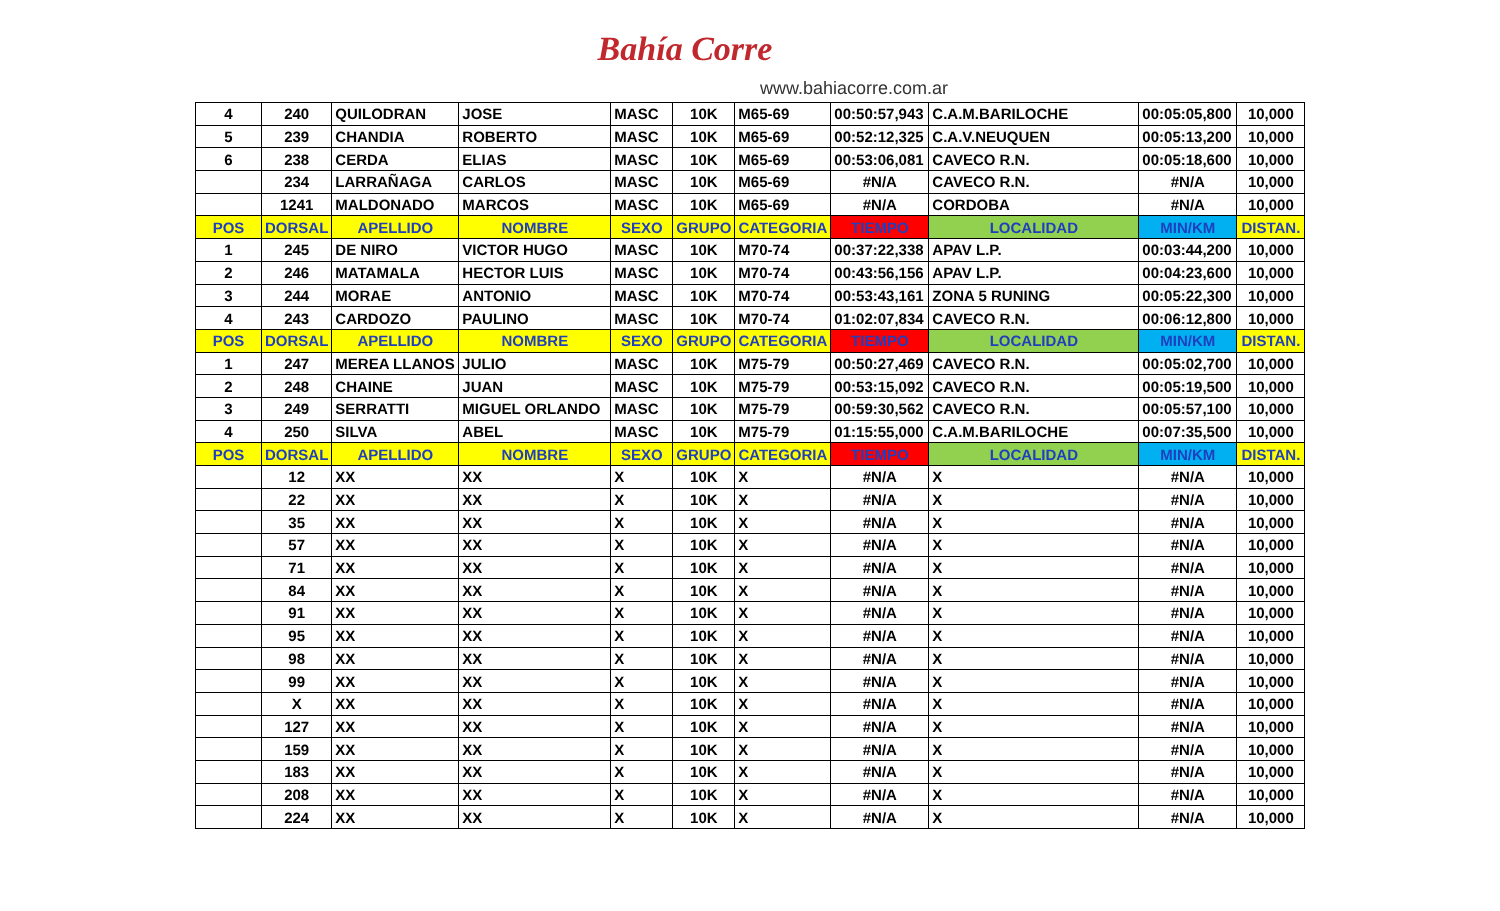Bahía Corre
www.bahiacorre.com.ar
| 4 | 240 | QUILODRAN | JOSE | MASC | 10K | M65-69 | 00:50:57,943 | C.A.M.BARILOCHE | 00:05:05,800 | 10,000 |
| 5 | 239 | CHANDIA | ROBERTO | MASC | 10K | M65-69 | 00:52:12,325 | C.A.V.NEUQUEN | 00:05:13,200 | 10,000 |
| 6 | 238 | CERDA | ELIAS | MASC | 10K | M65-69 | 00:53:06,081 | CAVECO R.N. | 00:05:18,600 | 10,000 |
| | 234 | LARRAÑAGA | CARLOS | MASC | 10K | M65-69 | #N/A | CAVECO R.N. | #N/A | 10,000 |
| | 1241 | MALDONADO | MARCOS | MASC | 10K | M65-69 | #N/A | CORDOBA | #N/A | 10,000 |
| POS | DORSAL | APELLIDO | NOMBRE | SEXO | GRUPO | CATEGORIA | TIEMPO | LOCALIDAD | MIN/KM | DISTAN. |
| 1 | 245 | DE NIRO | VICTOR HUGO | MASC | 10K | M70-74 | 00:37:22,338 | APAV L.P. | 00:03:44,200 | 10,000 |
| 2 | 246 | MATAMALA | HECTOR LUIS | MASC | 10K | M70-74 | 00:43:56,156 | APAV L.P. | 00:04:23,600 | 10,000 |
| 3 | 244 | MORAE | ANTONIO | MASC | 10K | M70-74 | 00:53:43,161 | ZONA 5 RUNING | 00:05:22,300 | 10,000 |
| 4 | 243 | CARDOZO | PAULINO | MASC | 10K | M70-74 | 01:02:07,834 | CAVECO R.N. | 00:06:12,800 | 10,000 |
| POS | DORSAL | APELLIDO | NOMBRE | SEXO | GRUPO | CATEGORIA | TIEMPO | LOCALIDAD | MIN/KM | DISTAN. |
| 1 | 247 | MEREA LLANOS | JULIO | MASC | 10K | M75-79 | 00:50:27,469 | CAVECO R.N. | 00:05:02,700 | 10,000 |
| 2 | 248 | CHAINE | JUAN | MASC | 10K | M75-79 | 00:53:15,092 | CAVECO R.N. | 00:05:19,500 | 10,000 |
| 3 | 249 | SERRATTI | MIGUEL ORLANDO | MASC | 10K | M75-79 | 00:59:30,562 | CAVECO R.N. | 00:05:57,100 | 10,000 |
| 4 | 250 | SILVA | ABEL | MASC | 10K | M75-79 | 01:15:55,000 | C.A.M.BARILOCHE | 00:07:35,500 | 10,000 |
| POS | DORSAL | APELLIDO | NOMBRE | SEXO | GRUPO | CATEGORIA | TIEMPO | LOCALIDAD | MIN/KM | DISTAN. |
| | 12 | XX | XX | X | 10K | X | #N/A | X | #N/A | 10,000 |
| | 22 | XX | XX | X | 10K | X | #N/A | X | #N/A | 10,000 |
| | 35 | XX | XX | X | 10K | X | #N/A | X | #N/A | 10,000 |
| | 57 | XX | XX | X | 10K | X | #N/A | X | #N/A | 10,000 |
| | 71 | XX | XX | X | 10K | X | #N/A | X | #N/A | 10,000 |
| | 84 | XX | XX | X | 10K | X | #N/A | X | #N/A | 10,000 |
| | 91 | XX | XX | X | 10K | X | #N/A | X | #N/A | 10,000 |
| | 95 | XX | XX | X | 10K | X | #N/A | X | #N/A | 10,000 |
| | 98 | XX | XX | X | 10K | X | #N/A | X | #N/A | 10,000 |
| | 99 | XX | XX | X | 10K | X | #N/A | X | #N/A | 10,000 |
| | X | XX | XX | X | 10K | X | #N/A | X | #N/A | 10,000 |
| | 127 | XX | XX | X | 10K | X | #N/A | X | #N/A | 10,000 |
| | 159 | XX | XX | X | 10K | X | #N/A | X | #N/A | 10,000 |
| | 183 | XX | XX | X | 10K | X | #N/A | X | #N/A | 10,000 |
| | 208 | XX | XX | X | 10K | X | #N/A | X | #N/A | 10,000 |
| | 224 | XX | XX | X | 10K | X | #N/A | X | #N/A | 10,000 |